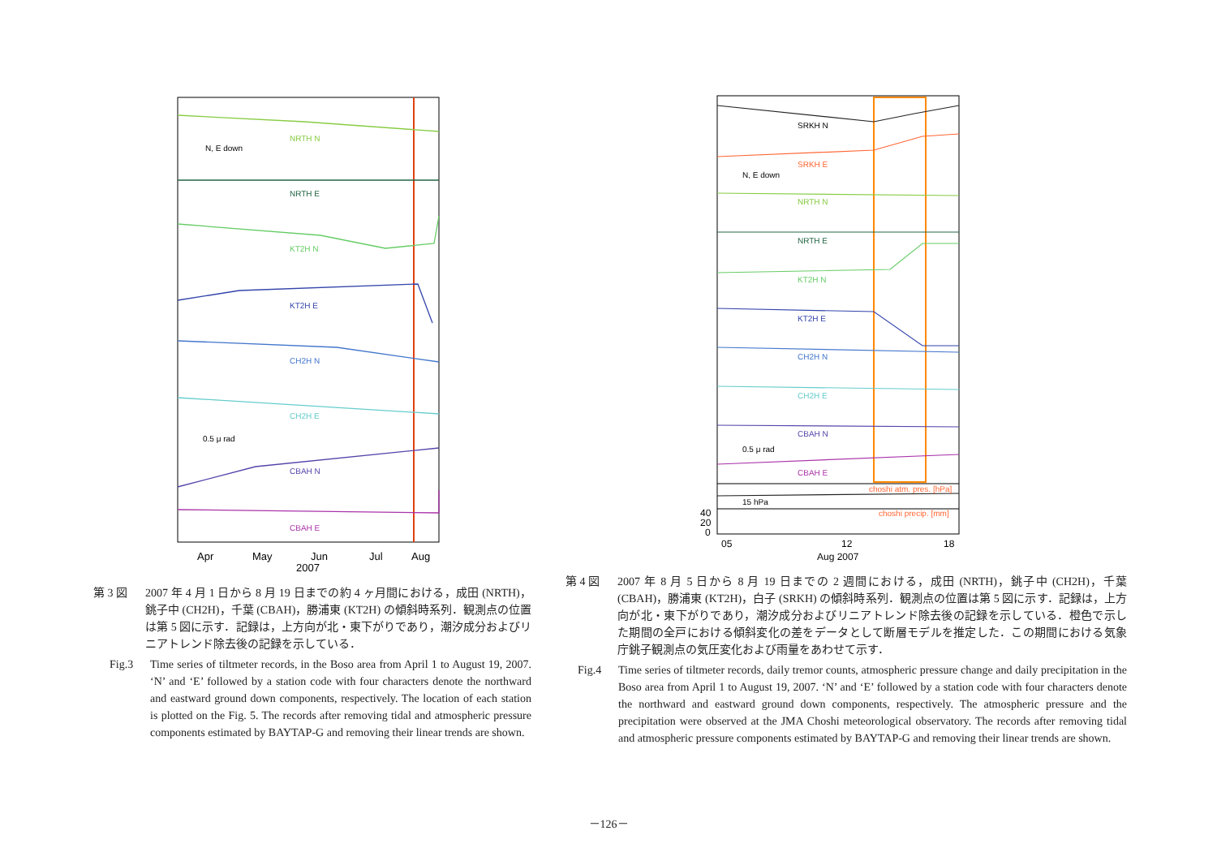NRTH N
N, E down
NRTH E
KT2H N
KT2H E
CH2H N
CH2H E
0.5 μ rad
CBAH N
CBAH E
Apr
May
Jun
Jul
Aug
2007
第 3 図 2007 年 4 月 1 日から 8 月 19 日までの約 4 ヶ月間における，成田 (NRTH)，銚子中 (CH2H)，千葉 (CBAH)，勝浦東 (KT2H) の傾斜時系列．観測点の位置は第 5 図に示す．記録は，上方向が北・東下がりであり，潮汐成分およびリニアトレンド除去後の記録を示している．
Fig.3 Time series of tiltmeter records, in the Boso area from April 1 to August 19, 2007. ‘N’ and ‘E’ followed by a station code with four characters denote the northward and eastward ground down components, respectively. The location of each station is plotted on the Fig. 5. The records after removing tidal and atmospheric pressure components estimated by BAYTAP-G and removing their linear trends are shown.
SRKH N
SRKH E
N, E down
NRTH N
NRTH E
KT2H N
KT2H E
CH2H N
CH2H E
CBAH N
0.5 μ rad
CBAH E
choshi atm. pres. [hPa]
15 hPa
choshi precip. [mm]
40
20
0
05
12
18
Aug 2007
第 4 図 2007 年 8 月 5 日から 8 月 19 日までの 2 週間における，成田 (NRTH)，銚子中 (CH2H)，千葉 (CBAH)，勝浦東 (KT2H)，白子 (SRKH) の傾斜時系列．観測点の位置は第 5 図に示す．記録は，上方向が北・東下がりであり，潮汐成分およびリニアトレンド除去後の記録を示している．橙色で示した期間の全戸における傾斜変化の差をデータとして断層モデルを推定した．この期間における気象庁銚子観測点の気圧変化および雨量をあわせて示す．
Fig.4 Time series of tiltmeter records, daily tremor counts, atmospheric pressure change and daily precipitation in the Boso area from April 1 to August 19, 2007. ‘N’ and ‘E’ followed by a station code with four characters denote the northward and eastward ground down components, respectively. The atmospheric pressure and the precipitation were observed at the JMA Choshi meteorological observatory. The records after removing tidal and atmospheric pressure components estimated by BAYTAP-G and removing their linear trends are shown.
－126－